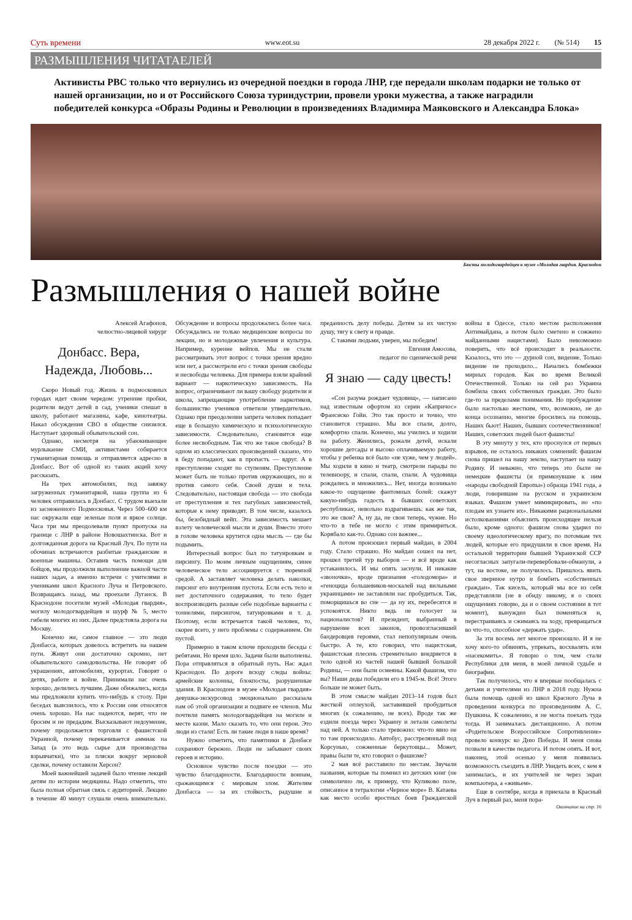Суть времени www.eot.su 28 декабря 2022 г. (№ 514) 15
РАЗМЫШЛЕНИЯ ЧИТАТАЕЛЕЙ
Активисты РВС только что вернулись из очередной поездки в города ЛНР, где передали школам подарки не только от нашей организации, но и от Российского Союза туриндустрии, провели уроки мужества, а также наградили победителей конкурса «Образы Родины и Революции в произведениях Владимира Маяковского и Александра Блока»
Бюсты молодогвардейцев в музее «Молодая гвардия. Краснодон
Размышления о нашей войне
Алексей Агафонов,
челюстно-лицевой хирург
Донбасс. Вера, Надежда, Любовь...
Скоро Новый год. Жизнь в подмосковных городах идет своим чередом: утренние пробки, родители ведут детей в сад, ученики спешат в школу, работают магазины, кафе, кинотеатры. Накал обсуждения СВО в обществе снизился. Наступает здоровый обывательский сон.
Однако, несмотря на убаюкивающее мурлыкание СМИ, активистами собирается гуманитарная помощь и отправляется адресно в Донбасс. Вот об одной из таких акций хочу рассказать.
На трех автомобилях, под завязку загруженных гуманитаркой, наша группа из 6 человек отправилась в Донбасс. С трудом выехали из заснеженного Подмосковья. Через 500–600 км нас окружали еще зеленые поля и яркое солнце. Часа три мы преодолевали пункт пропуска на границе с ЛНР в районе Новошахтинска. Вот и долгожданная дорога на Красный Луч. По пути на обочинах встречаются разбитые гражданские и военные машины. Оставив часть помощи для бойцов, мы продолжили выполнение важной части наших задач, а именно встречи с учителями и учениками школ Красного Луча и Петровского. Возвращаясь назад, мы проехали Луганск. В Краснодоне посетили музей «Молодая гвардия», могилу молодогвардейцев и шурф № 5, место гибели многих из них. Далее предстояла дорога на Москву.
Конечно же, самое главное — это люди Донбасса, которых довелось встретить на нашем пути. Живут они достаточно скромно, нет обывательского самодовольства. Не говорят об украшениях, автомобилях, курортах. Говорят о детях, работе и войне. Принимали нас очень хорошо, делились лучшим. Даже обижались, когда мы предложили купить что-нибудь к столу. При беседах выяснилось, что к России они относятся очень хорошо. На нас надеются, верят, что не бросим и не предадим. Высказывают недоумение, почему продолжается торговля с фашистской Украиной, почему перекачивается аммиак на Запад (а это ведь сырье для производства взрывчатки), что за пляски вокруг зерновой сделки, почему оставили Херсон?
Моей важнейшей задачей было чтение лекций детям по истории медицины. Надо отметить, что была полная обратная связь с аудиторией. Лекцию в течение 40 минут слушали очень внимательно. Обсуждение и вопросы продолжались более часа. Обсуждались не только медицинские вопросы по лекции, но и молодежные увлечения и культура. Например, курение вейпов. Мы не стали рассматривать этот вопрос с точки зрения вредно или нет, а рассмотрели его с точки зрения свободы и несвободы человека. Для примера взяли крайний вариант — наркотическую зависимость. На вопрос, ограничивают ли вашу свободу родители и школа, запрещающие употребление наркотиков, большинство учеников ответили утвердительно. Однако при преодолении запрета человек попадает еще в большую химическую и психологическую зависимости. Следовательно, становится еще более несвободным. Так что же такое свобода? В одном из классических произведений сказано, что в беду попадают, как в пропасть — вдруг. А в преступление сходят по ступеням. Преступление может быть не только против окружающих, но и против самого себя. Своей души и тела. Следовательно, настоящая свобода — это свобода от преступления и тех пагубных зависимостей, которые к нему приводят. В том числе, казалось бы, безобидный вейп. Эта зависимость мешает взлету человеческой мысли и души. Вместо этого в голове человека крутится одна мысль — где бы подымить.
Интересный вопрос был по татуировкам и пирсингу. По моим личным ощущениям, синее человеческое тело ассоциируется с тюремной средой. А заставляет человека делать наколки, пирсинг его внутренняя пустота. Если есть тело и нет достаточного содержания, то тело будет воспроизводить разные себе подобные варианты с тоннелями, пирсингом, татуировками и т. д. Поэтому, если встречается такой человек, то, скорее всего, у него проблемы с содержанием. Он пустой.
Примерно в таком ключе проходили беседы с ребятами. Но время шло. Задачи были выполнены. Пора отправляться в обратный путь. Нас ждал Краснодон. По дороге всюду следы войны: армейские колонны, блокпосты, разрушенные здания. В Краснодоне в музее «Молодая гвардия» девушка-экскурсовод эмоционально рассказала нам об этой организации и подвиге ее членов. Мы почтили память молодогвардейцев на могиле и месте казни. Мало сказать то, что они герои. Это люди из стали! Есть ли такие люди в наше время?
Нужно отметить, что памятники в Донбасе сохраняют бережно. Люди не забывают своих героев и историю.
Основное чувство после поездки — это чувство благодарности. Благодарности воинам, сражающимся с мировым злом. Жителям Донбасса — за их стойкость, радушие и преданность делу победы. Детям за их чистую душу, тягу к свету и правде.
С такими людьми, уверен, мы победим!
Евгения Амосова,
педагог по сценической речи
Я знаю — саду цвесть!
«Сон разума рождает чудовищ», — написано над известным офортом из серии «Капричос» Франсиско Гойи. Это так просто и точно, что становится страшно. Мы все спали, долго, комфортно спали. Конечно, мы учились и ходили на работу. Женились, рожали детей, искали хорошие детсады и высоко оплачиваемую работу, чтобы у ребенка всё было «не хуже, чем у людей». Мы ходили в кино и театр, смотрели парады по телевизору, и спали, спали, спали. А чудовища рождались и множились... Нет, иногда возникало какое-то ощущение фантомных болей: скажут какую-нибудь гадость в бывших советских республиках, невольно вздрагиваешь: как же так, это же свои? А, ну да, не свои теперь, чужие. Но что-то в тебе не могло с этим примириться. Корябало как-то. Однако сон важнее...
А потом произошел первый майдан, в 2004 году. Стало страшно. Но майдан сошел на нет, прошел третий тур выборов — и всё вроде как устаканилось. И мы опять заснули. И никакие «звоночки», вроде признания «голодомора» и «геноцида большевиков-москалей над вильными украинцами» не заставляли нас пробудиться. Так, поморщишься во сне — да ну их, перебесятся и успокоятся. Никто ведь не голосует за националистов? И президент, выбранный в нарушение всех законов, провозгласивший бандеровцев героями, стал непопулярным очень быстро. А те, кто говорил, что нацистская, фашистская плесень стремительно внедряется в тело одной из частей нашей бывшей большой Родины, — они были осмеяны. Какой фашизм, что вы? Наши деды победили его в 1945-м. Всё! Этого больше не может быть.
В этом смысле майдан 2013–14 годов был жесткой оплеухой, заставившей пробудиться многих (к сожалению, не всех). Вроде так же ездили поезда через Украину и летали самолеты над ней. А только стало тревожно: что-то явно не то там происходило. Автобус, расстрелянный под Корсунью, сожженные беркутовцы... Может, правы были те, кто говорил о фашизме?
2 мая всё расставило по местам. Звучали названия, которые ты помнил из детских книг (не символично ли, к примеру, что Куликово поле, описанное в тетралогии «Черное море» В. Катаева как место особо яростных боев Гражданской войны в Одессе, стало местом расположения Антимайдана, а потом было сметено и сожжено майданными нацистами). Было невозможно поверить, что всё происходит в реальности. Казалось, что это — дурной сон, видение. Только видение не проходило... Начались бомбежки мирных городов. Как во время Великой Отечественной. Только на сей раз Украина бомбила своих собственных граждан. Это было где-то за пределами понимания. Но пробуждение было настолько жестким, что, возможно, не до конца осознанно, многие бросились на помощь. Наших бьют! Наших, бывших соотечественников! Наших, советских людей бьют фашисты!
В эту минуту у тех, кто проснулся от первых взрывов, не осталось никаких сомнений: фашизм снова пришел на нашу землю, наступает на нашу Родину. И неважно, что теперь это были не немецкие фашисты (и примкнувшие к ним «народы свободной Европы») образца 1941 года, а люди, говорившие на русском и украинском языках. Фашизм умеет мимикрировать, но «по плодам их узнаете их». Никакими рациональными истолкованиями объяснить происходящее нельзя было, кроме одного: фашизм снова ударил по своему идеологическому врагу, по потомкам тех людей, которые его придушили в свое время. На остальной территории бывшей Украинской ССР несогласных запугали-перевербовали-обманули, а тут, на востоке, не получилось. Пришлось явить свое звериное нутро и бомбить «собственных граждан». Так кисель, который мы все из себя представляли (не в обиду никому, я о своих ощущениях говорю, да и о своем состоянии в тот момент), вынужден был поменяться и, перестраиваясь и сжимаясь на ходу, превращаться во что-то, способное «держать удар».
За эти восемь лет многое произошло. И я не хочу кого-то обвинять, упрекать, восхвалять или «насекомить». Я говорю о том, чем стали Республики для меня, в моей личной судьбе и биографии.
Так получилось, что я впервые пообщалась с детьми и учителями из ЛНР в 2018 году. Нужна была помощь одной из школ Красного Луча в проведении конкурса по произведениям А. С. Пушкина. К сожалению, я не могла поехать туда тогда. И занималась дистанционно. А потом «Родительское Всероссийское Сопротивление» провело конкурс ко Дню Победы. И меня снова позвали в качестве педагога. И потом опять. И вот, наконец, этой осенью у меня появилась возможность съездить в ЛНР. Увидеть всех, с кем я занималась, и их учителей не через экран компьютера, а «живьем».
Еще в сентябре, когда я приехала в Красный Луч в первый раз, меня пора-
Окончание на стр. 16